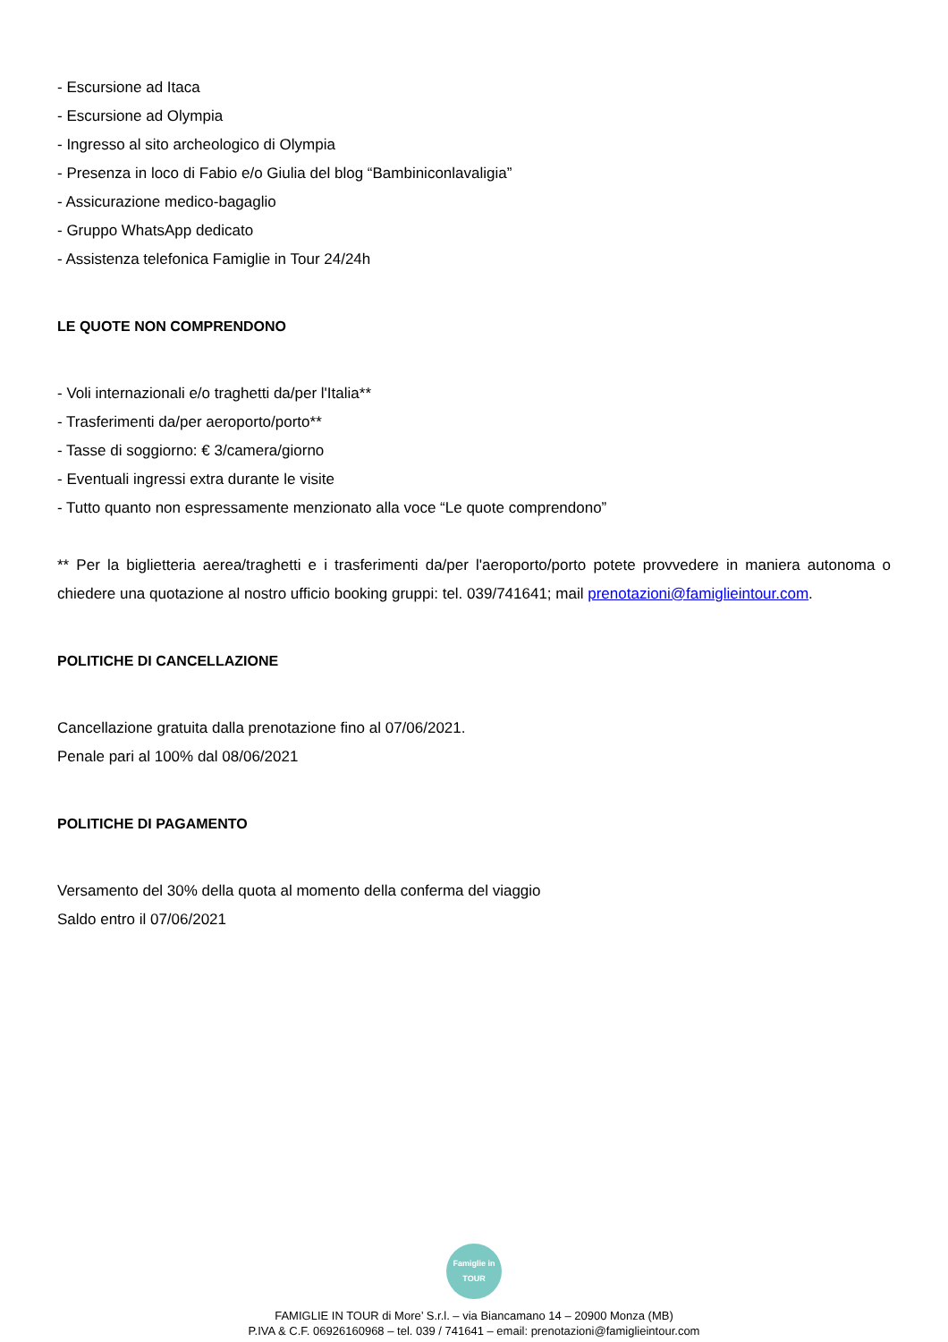- Escursione ad Itaca
- Escursione ad Olympia
- Ingresso al sito archeologico di Olympia
- Presenza in loco di Fabio e/o Giulia del blog “Bambiniconlavaligia”
- Assicurazione medico-bagaglio
- Gruppo WhatsApp dedicato
- Assistenza telefonica Famiglie in Tour 24/24h
LE QUOTE NON COMPRENDONO
- Voli internazionali e/o traghetti da/per l'Italia**
- Trasferimenti da/per aeroporto/porto**
- Tasse di soggiorno: € 3/camera/giorno
- Eventuali ingressi extra durante le visite
- Tutto quanto non espressamente menzionato alla voce “Le quote comprendono”
** Per la biglietteria aerea/traghetti e i trasferimenti da/per l'aeroporto/porto potete provvedere in maniera autonoma o chiedere una quotazione al nostro ufficio booking gruppi: tel. 039/741641; mail prenotazioni@famiglieintour.com.
POLITICHE DI CANCELLAZIONE
Cancellazione gratuita dalla prenotazione fino al 07/06/2021.
Penale pari al 100% dal 08/06/2021
POLITICHE DI PAGAMENTO
Versamento del 30% della quota al momento della conferma del viaggio
Saldo entro il 07/06/2021
Famiglie in TOUR
FAMIGLIE IN TOUR di More’ S.r.l. – via Biancamano 14 – 20900 Monza (MB)
P.IVA & C.F. 06926160968 – tel. 039 / 741641 – email: prenotazioni@famiglieintour.com